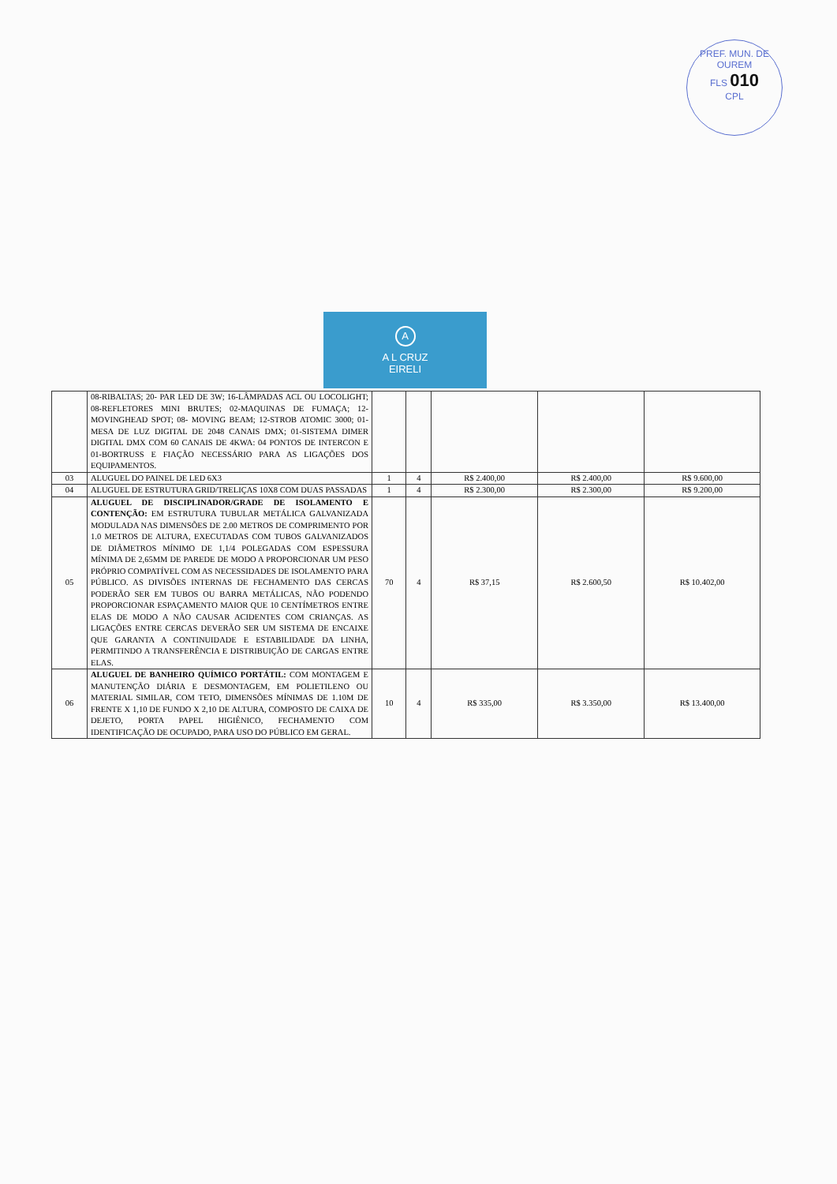PREF. MUN. DE OUREM
FLS 010
CPL
A
A L CRUZ
EIRELI
| | 08-RIBALTAS; 20- PAR LED DE 3W; 16-LÂMPADAS ACL OU LOCOLIGHT; 08-REFLETORES MINI BRUTES; 02-MAQUINAS DE FUMAÇA; 12-MOVINGHEAD SPOT; 08- MOVING BEAM; 12-STROB ATOMIC 3000; 01-MESA DE LUZ DIGITAL DE 2048 CANAIS DMX; 01-SISTEMA DIMER DIGITAL DMX COM 60 CANAIS DE 4KWA: 04 PONTOS DE INTERCON E 01-BORTRUSS E FIAÇÃO NECESSÁRIO PARA AS LIGAÇÕES DOS EQUIPAMENTOS. | | | | | |
| 03 | ALUGUEL DO PAINEL DE LED 6X3 | 1 | 4 | R$ 2.400,00 | R$ 2.400,00 | R$ 9.600,00 |
| 04 | ALUGUEL DE ESTRUTURA GRID/TRELIÇAS 10X8 COM DUAS PASSADAS | 1 | 4 | R$ 2.300,00 | R$ 2.300,00 | R$ 9.200,00 |
| 05 | ALUGUEL DE DISCIPLINADOR/GRADE DE ISOLAMENTO E CONTENÇÃO: EM ESTRUTURA TUBULAR METÁLICA GALVANIZADA MODULADA NAS DIMENSÕES DE 2.00 METROS DE COMPRIMENTO POR 1.0 METROS DE ALTURA, EXECUTADAS COM TUBOS GALVANIZADOS DE DIÂMETROS MÍNIMO DE 1,1/4 POLEGADAS COM ESPESSURA MÍNIMA DE 2,65MM DE PAREDE DE MODO A PROPORCIONAR UM PESO PRÓPRIO COMPATÍVEL COM AS NECESSIDADES DE ISOLAMENTO PARA PÚBLICO. AS DIVISÕES INTERNAS DE FECHAMENTO DAS CERCAS PODERÃO SER EM TUBOS OU BARRA METÁLICAS, NÃO PODENDO PROPORCIONAR ESPAÇAMENTO MAIOR QUE 10 CENTÍMETROS ENTRE ELAS DE MODO A NÃO CAUSAR ACIDENTES COM CRIANÇAS. AS LIGAÇÕES ENTRE CERCAS DEVERÃO SER UM SISTEMA DE ENCAIXE QUE GARANTA A CONTINUIDADE E ESTABILIDADE DA LINHA, PERMITINDO A TRANSFERÊNCIA E DISTRIBUIÇÃO DE CARGAS ENTRE ELAS. | 70 | 4 | R$ 37,15 | R$ 2.600,50 | R$ 10.402,00 |
| 06 | ALUGUEL DE BANHEIRO QUÍMICO PORTÁTIL: COM MONTAGEM E MANUTENÇÃO DIÁRIA E DESMONTAGEM, EM POLIETILENO OU MATERIAL SIMILAR, COM TETO, DIMENSÕES MÍNIMAS DE 1.10M DE FRENTE X 1,10 DE FUNDO X 2,10 DE ALTURA, COMPOSTO DE CAIXA DE DEJETO, PORTA PAPEL HIGIÊNICO, FECHAMENTO COM IDENTIFICAÇÃO DE OCUPADO, PARA USO DO PÚBLICO EM GERAL. | 10 | 4 | R$ 335,00 | R$ 3.350,00 | R$ 13.400,00 |